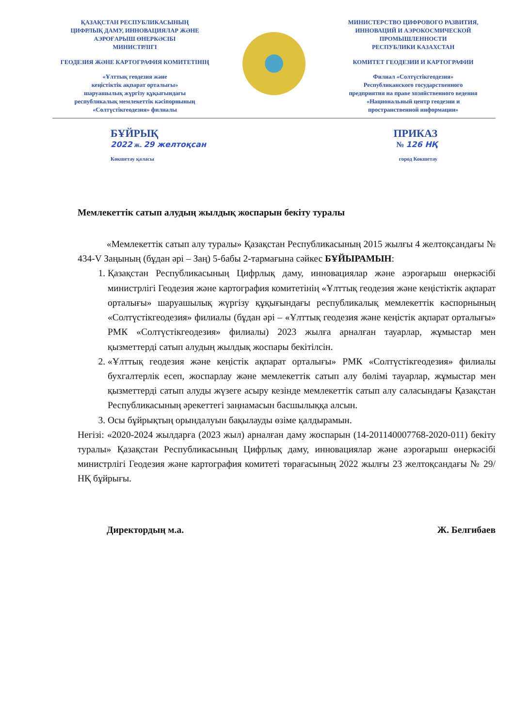ҚАЗАҚСТАН РЕСПУБЛИКАСЫНЫҢ
ЦИФРЛЫҚ ДАМУ, ИННОВАЦИЯЛАР ЖӘНЕ
АЭРОҒАРЫШ ӨНЕРКӘСІБІ
МИНИСТРЛІГІ
ГЕОДЕЗИЯ ЖӘНЕ КАРТОГРАФИЯ КОМИТЕТІНІҢ
«Ұлттық геодезия және
кеңістіктік ақпарат орталығы»
шаруашылық жүргізу құқығындағы
республикалық мемлекеттік кәсіпорнының
«Солтүстікгеодезия» филиалы
МИНИСТЕРСТВО ЦИФРОВОГО РАЗВИТИЯ,
ИННОВАЦИЙ И АЭРОКОСМИЧЕСКОЙ
ПРОМЫШЛЕННОСТИ
РЕСПУБЛИКИ КАЗАХСТАН
КОМИТЕТ ГЕОДЕЗИИ И КАРТОГРАФИИ
Филиал «Солтүстікгеодезия»
Республиканского государственного
предприятия на праве хозяйственного ведения
«Национальный центр геодезии и
пространственной информации»
БҰЙРЫҚ
2022 ж. 29 желтоқсан
Көкшетау қаласы
ПРИКАЗ
№ 126 НҚ
город Кокшетау
Мемлекеттік сатып алудың жылдық жоспарын бекіту туралы
«Мемлекеттік сатып алу туралы» Қазақстан Республикасының 2015 жылғы 4 желтоқсандағы № 434-V Заңының (бұдан әрі – Заң) 5-бабы 2-тармағына сәйкес БҰЙЫРАМЫН:
1. Қазақстан Республикасының Цифрлық даму, инновациялар және аэроғарыш өнеркәсібі министрлігі Геодезия және картография комитетінің «Ұлттық геодезия және кеңістіктік ақпарат орталығы» шаруашылық жүргізу құқығындағы республикалық мемлекеттік кәспорнының «Солтүстікгеодезия» филиалы (бұдан әрі – «Ұлттық геодезия және кеңістік ақпарат орталығы» РМК «Солтүстікгеодезия» филиалы) 2023 жылға арналған тауарлар, жұмыстар мен қызметтерді сатып алудың жылдық жоспары бекітілсін.
2. «Ұлттық геодезия және кеңістік ақпарат орталығы» РМК «Солтүстікгеодезия» филиалы бухгалтерлік есеп, жоспарлау және мемлекеттік сатып алу бөлімі тауарлар, жұмыстар мен қызметтерді сатып алуды жүзеге асыру кезінде мемлекеттік сатып алу саласындағы Қазақстан Республикасының әрекеттегі заңнамасын басшылыққа алсын.
3. Осы бұйрықтың орындалуын бақылауды өзіме қалдырамын.
Негізі: «2020-2024 жылдарға (2023 жыл) арналған даму жоспарын (14-201140007768-2020-011) бекіту туралы» Қазақстан Республикасының Цифрлық даму, инновациялар және аэроғарыш өнеркәсібі министрлігі Геодезия және картография комитеті төрағасының 2022 жылғы 23 желтоқсандағы № 29/НҚ бұйрығы.
Директордың м.а. Ж. Белгибаев